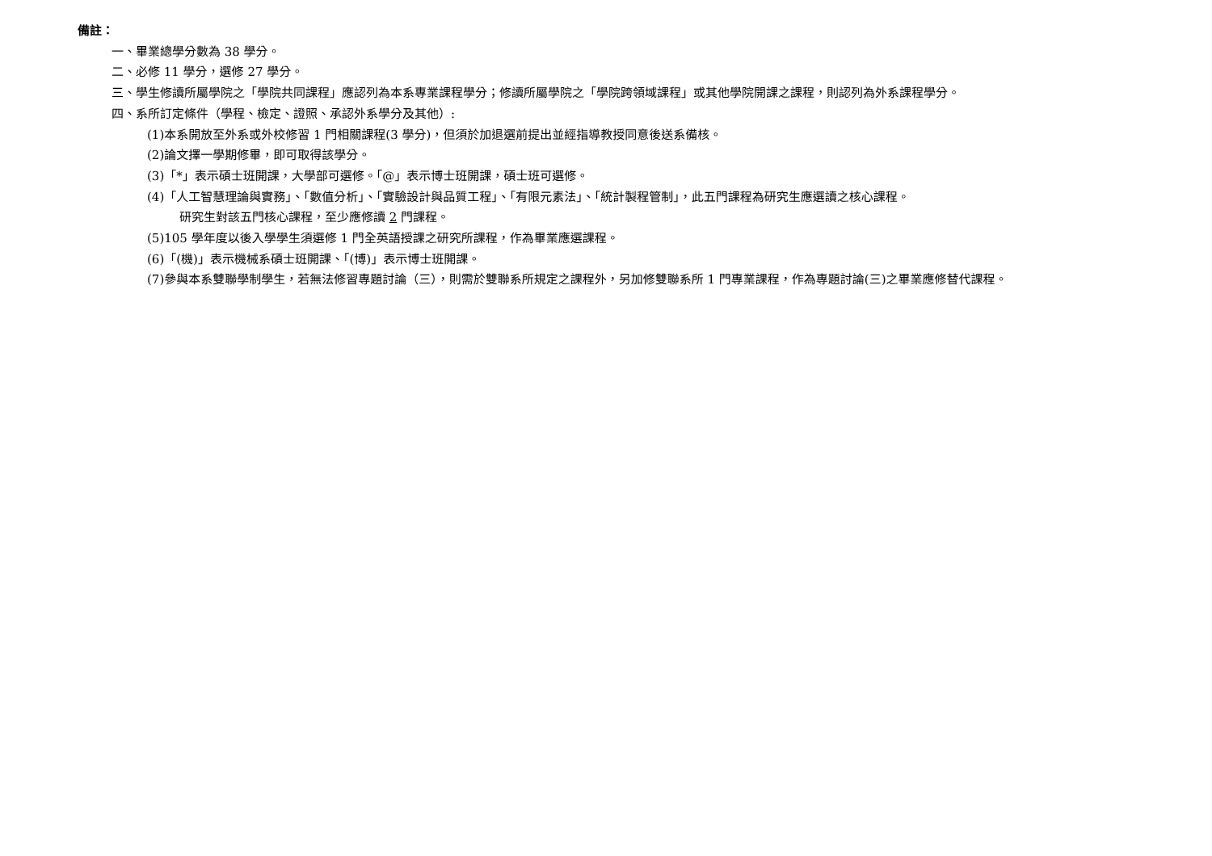備註：
一、畢業總學分數為 38 學分。
二、必修 11 學分，選修 27 學分。
三、學生修讀所屬學院之「學院共同課程」應認列為本系專業課程學分；修讀所屬學院之「學院跨領域課程」或其他學院開課之課程，則認列為外系課程學分。
四、系所訂定條件（學程、檢定、證照、承認外系學分及其他）:
(1)本系開放至外系或外校修習 1 門相關課程(3 學分)，但須於加退選前提出並經指導教授同意後送系備核。
(2)論文擇一學期修畢，即可取得該學分。
(3)「*」表示碩士班開課，大學部可選修。「@」表示博士班開課，碩士班可選修。
(4)「人工智慧理論與實務」、「數值分析」、「實驗設計與品質工程」、「有限元素法」、「統計製程管制」，此五門課程為研究生應選讀之核心課程。
研究生對該五門核心課程，至少應修讀 2 門課程。
(5)105 學年度以後入學學生須選修 1 門全英語授課之研究所課程，作為畢業應選課程。
(6)「(機)」表示機械系碩士班開課、「(博)」表示博士班開課。
(7)參與本系雙聯學制學生，若無法修習專題討論（三），則需於雙聯系所規定之課程外，另加修雙聯系所 1 門專業課程，作為專題討論(三)之畢業應修替代課程。